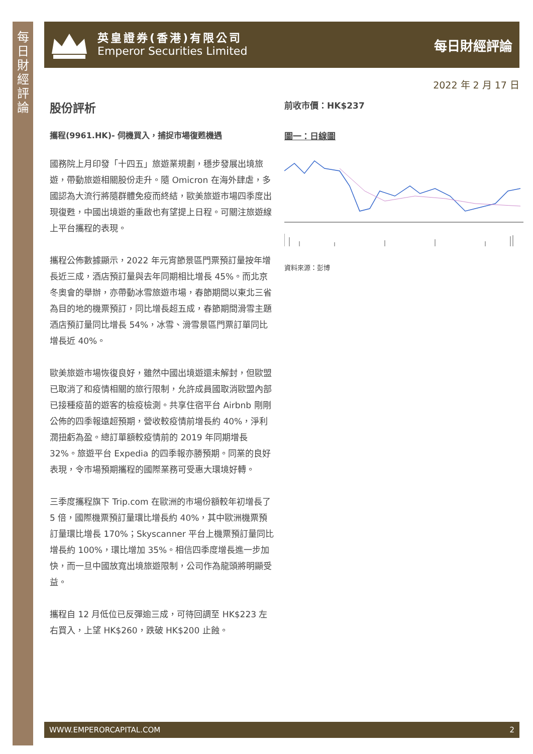每日財經評論
英皇證券(香港)有限公司
Emperor Securities Limited
每日財經評論
2022 年 2 月 17 日
股份評析
攜程(9961.HK)- 伺機買入，捕捉市場復甦機遇
國務院上月印發「十四五」旅遊業規劃，穩步發展出境旅遊，帶動旅遊相關股份走升。隨 Omicron 在海外肆虐，多國認為大流行將隨群體免疫而終結，歐美旅遊市場四季度出現復甦，中國出境遊的重啟也有望提上日程。可關注旅遊線上平台攜程的表現。
攜程公佈數據顯示，2022 年元宵節景區門票預訂量按年增長近三成，酒店預訂量與去年同期相比增長 45%。而北京冬奧會的舉辦，亦帶動冰雪旅遊市場，春節期間以東北三省為目的地的機票預訂，同比增長超五成，春節期間滑雪主題酒店預訂量同比增長 54%，冰雪、滑雪景區門票訂單同比增長近 40%。
歐美旅遊市場恢復良好，雖然中國出境遊還未解封，但歐盟已取消了和疫情相關的旅行限制，允許成員國取消歐盟內部已接種疫苗的遊客的檢疫檢測。共享住宿平台 Airbnb 剛剛公佈的四季報遠超預期，營收較疫情前增長約 40%，淨利潤扭虧為盈。總訂單額較疫情前的 2019 年同期增長 32%。旅遊平台 Expedia 的四季報亦勝預期。同業的良好表現，令市場預期攜程的國際業務可受惠大環境好轉。
三季度攜程旗下 Trip.com 在歐洲的市場份額較年初增長了 5 倍，國際機票預訂量環比增長約 40%，其中歐洲機票預訂量環比增長 170%；Skyscanner 平台上機票預訂量同比增長約 100%，環比增加 35%。相信四季度增長進一步加快，而一旦中國放寬出境旅遊限制，公司作為龍頭將明顯受益。
攜程自 12 月低位已反彈逾三成，可待回調至 HK$223 左右買入，上望 HK$260，跌破 HK$200 止蝕。
前收市價：HK$237
圖一：日線圖
資料來源：彭博
WWW.EMPERORCAPITAL.COM 2